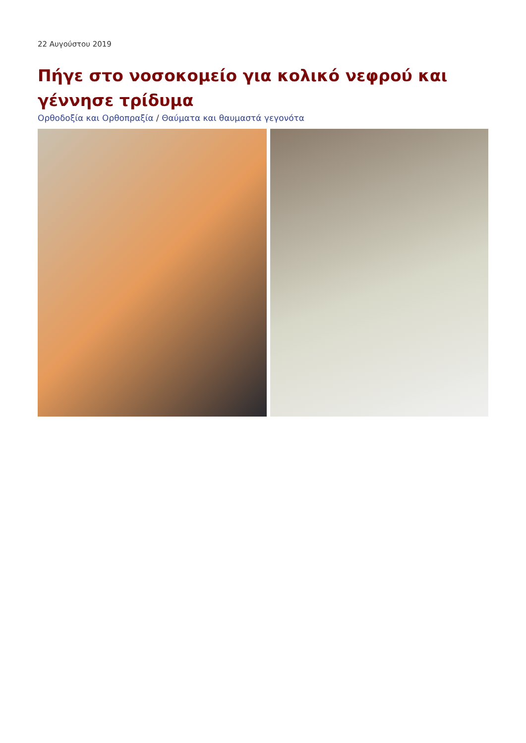22 Αυγούστου 2019
Πήγε στο νοσοκομείο για κολικό νεφρού και γέννησε τρίδυμα
Ορθοδοξία και Ορθοπραξία / Θαύματα και θαυμαστά γεγονότα